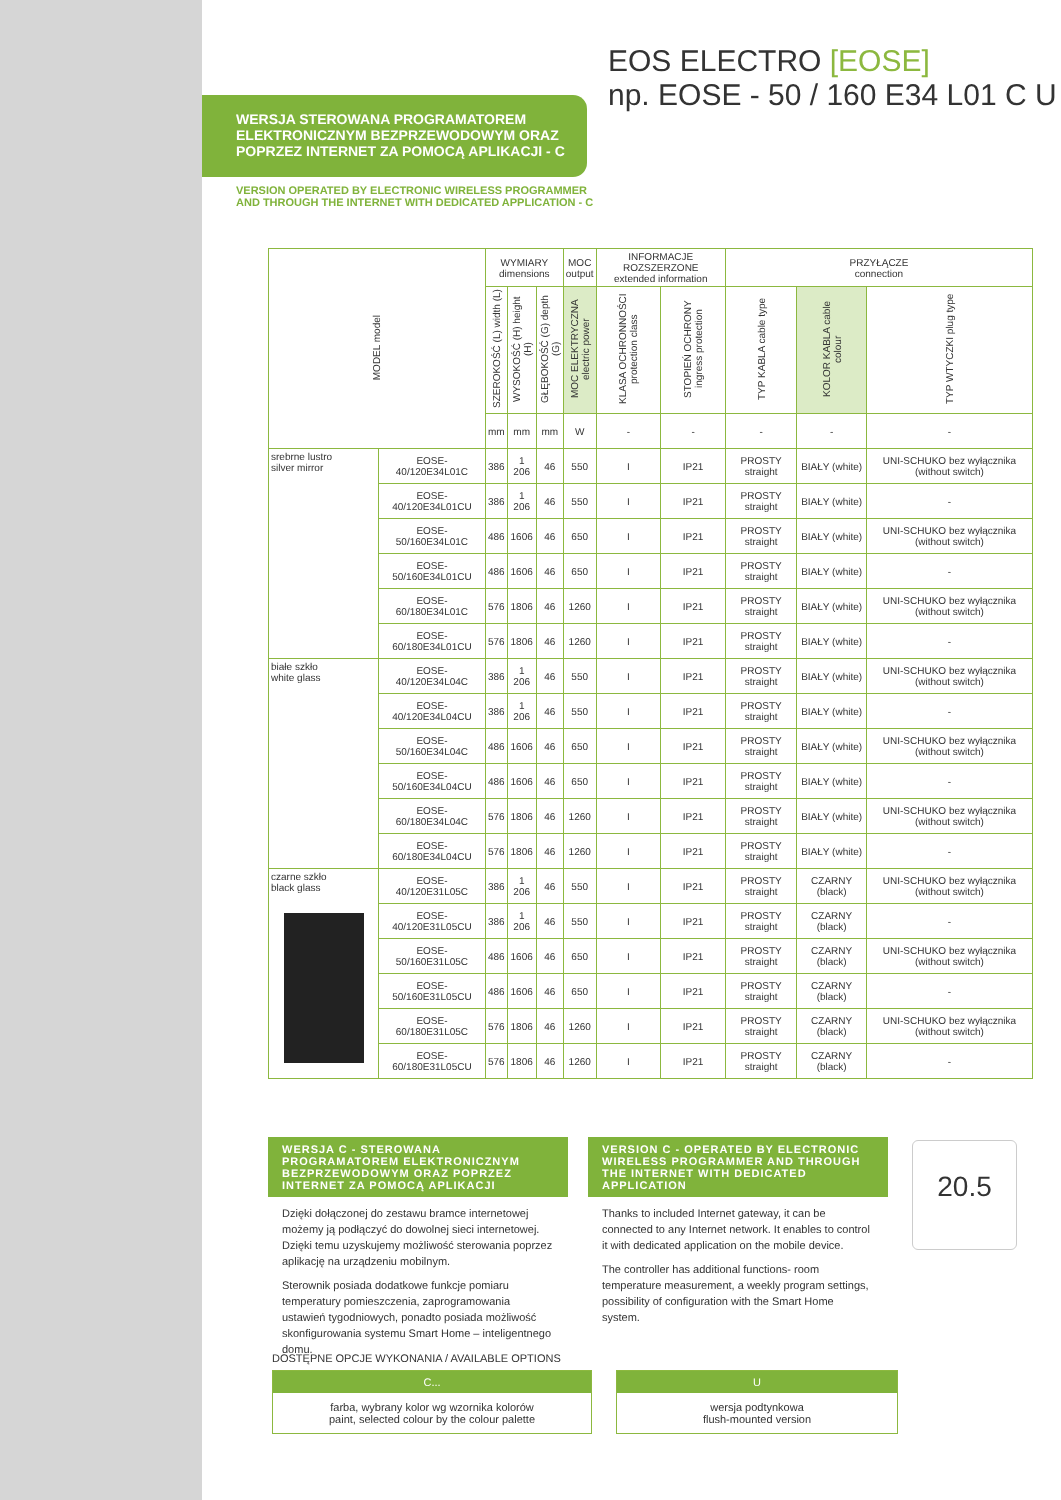EOS ELECTRO [EOSE]
np. EOSE - 50 / 160 E34 L01 C U
WERSJA STEROWANA PROGRAMATOREM
ELEKTRONICZNYM BEZPRZEWODOWYM ORAZ
POPRZEZ INTERNET ZA POMOCĄ APLIKACJI - C
VERSION OPERATED BY ELECTRONIC WIRELESS PROGRAMMER
AND THROUGH THE INTERNET WITH DEDICATED APPLICATION - C
| MODEL model | | WYMIARY dimensions | | | MOC output | INFORMACJE ROZSZERZONE extended information | | PRZYŁĄCZE connection | | |
| --- | --- | --- | --- | --- | --- | --- | --- | --- | --- | --- |
| | | SZEROKOŚĆ (L) width (L) | WYSOKOŚĆ (H) height (H) | GŁĘBOKOŚĆ (G) depth (G) | MOC ELEKTRYCZNA electric power | KLASA OCHRONNOŚCI protection class | STOPIEŃ OCHRONY ingress protection | TYP KABLA cable type | KOLOR KABLA cable colour | TYP WTYCZKI plug type |
| | | mm | mm | mm | W | - | - | - | - | - |
| srebrne lustro silver mirror | EOSE-40/120E34L01C | 386 | 1 206 | 46 | 550 | I | IP21 | PROSTY straight | BIAŁY (white) | UNI-SCHUKO bez wyłącznika (without switch) |
| | EOSE-40/120E34L01CU | 386 | 1 206 | 46 | 550 | I | IP21 | PROSTY straight | BIAŁY (white) | - |
| | EOSE-50/160E34L01C | 486 | 1606 | 46 | 650 | I | IP21 | PROSTY straight | BIAŁY (white) | UNI-SCHUKO bez wyłącznika (without switch) |
| | EOSE-50/160E34L01CU | 486 | 1606 | 46 | 650 | I | IP21 | PROSTY straight | BIAŁY (white) | - |
| | EOSE-60/180E34L01C | 576 | 1806 | 46 | 1260 | I | IP21 | PROSTY straight | BIAŁY (white) | UNI-SCHUKO bez wyłącznika (without switch) |
| | EOSE-60/180E34L01CU | 576 | 1806 | 46 | 1260 | I | IP21 | PROSTY straight | BIAŁY (white) | - |
| białe szkło white glass | EOSE-40/120E34L04C | 386 | 1 206 | 46 | 550 | I | IP21 | PROSTY straight | BIAŁY (white) | UNI-SCHUKO bez wyłącznika (without switch) |
| | EOSE-40/120E34L04CU | 386 | 1 206 | 46 | 550 | I | IP21 | PROSTY straight | BIAŁY (white) | - |
| | EOSE-50/160E34L04C | 486 | 1606 | 46 | 650 | I | IP21 | PROSTY straight | BIAŁY (white) | UNI-SCHUKO bez wyłącznika (without switch) |
| | EOSE-50/160E34L04CU | 486 | 1606 | 46 | 650 | I | IP21 | PROSTY straight | BIAŁY (white) | - |
| | EOSE-60/180E34L04C | 576 | 1806 | 46 | 1260 | I | IP21 | PROSTY straight | BIAŁY (white) | UNI-SCHUKO bez wyłącznika (without switch) |
| | EOSE-60/180E34L04CU | 576 | 1806 | 46 | 1260 | I | IP21 | PROSTY straight | BIAŁY (white) | - |
| czarne szkło black glass | EOSE-40/120E31L05C | 386 | 1 206 | 46 | 550 | I | IP21 | PROSTY straight | CZARNY (black) | UNI-SCHUKO bez wyłącznika (without switch) |
| | EOSE-40/120E31L05CU | 386 | 1 206 | 46 | 550 | I | IP21 | PROSTY straight | CZARNY (black) | - |
| | EOSE-50/160E31L05C | 486 | 1606 | 46 | 650 | I | IP21 | PROSTY straight | CZARNY (black) | UNI-SCHUKO bez wyłącznika (without switch) |
| | EOSE-50/160E31L05CU | 486 | 1606 | 46 | 650 | I | IP21 | PROSTY straight | CZARNY (black) | - |
| | EOSE-60/180E31L05C | 576 | 1806 | 46 | 1260 | I | IP21 | PROSTY straight | CZARNY (black) | UNI-SCHUKO bez wyłącznika (without switch) |
| | EOSE-60/180E31L05CU | 576 | 1806 | 46 | 1260 | I | IP21 | PROSTY straight | CZARNY (black) | - |
WERSJA C - STEROWANA PROGRAMATOREM ELEKTRONICZNYM BEZPRZEWODOWYM ORAZ POPRZEZ INTERNET ZA POMOCĄ APLIKACJI
Dzięki dołączonej do zestawu bramce internetowej możemy ją podłączyć do dowolnej sieci internetowej. Dzięki temu uzyskujemy możliwość sterowania poprzez aplikację na urządzeniu mobilnym.
Sterownik posiada dodatkowe funkcje pomiaru temperatury pomieszczenia, zaprogramowania ustawień tygodniowych, ponadto posiada możliwość skonfigurowania systemu Smart Home – inteligentnego domu.
VERSION C - OPERATED BY ELECTRONIC WIRELESS PROGRAMMER AND THROUGH THE INTERNET WITH DEDICATED APPLICATION
Thanks to included Internet gateway, it can be connected to any Internet network. It enables to control it with dedicated application on the mobile device.
The controller has additional functions- room temperature measurement, a weekly program settings, possibility of configuration with the Smart Home system.
20.5
DOSTĘPNE OPCJE WYKONANIA / AVAILABLE OPTIONS
C...
farba, wybrany kolor wg wzornika kolorów
paint, selected colour by the colour palette
U
wersja podtynkowa
flush-mounted version